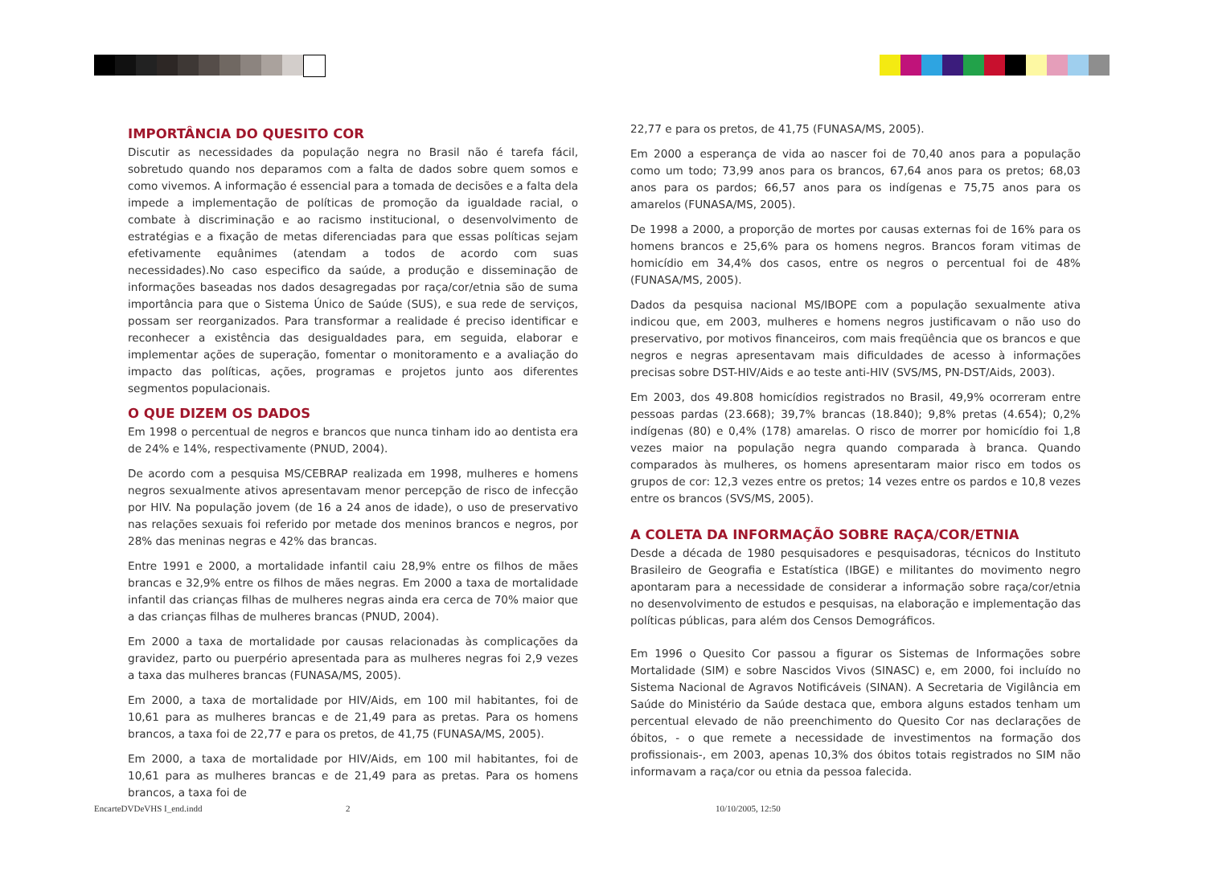IMPORTÂNCIA DO QUESITO COR
Discutir as necessidades da população negra no Brasil não é tarefa fácil, sobretudo quando nos deparamos com a falta de dados sobre quem somos e como vivemos. A informação é essencial para a tomada de decisões e a falta dela impede a implementação de políticas de promoção da igualdade racial, o combate à discriminação e ao racismo institucional, o desenvolvimento de estratégias e a fixação de metas diferenciadas para que essas políticas sejam efetivamente equânimes (atendam a todos de acordo com suas necessidades).No caso especifico da saúde, a produção e disseminação de informações baseadas nos dados desagregadas por raça/cor/etnia são de suma importância para que o Sistema Único de Saúde (SUS), e sua rede de serviços, possam ser reorganizados. Para transformar a realidade é preciso identificar e reconhecer a existência das desigualdades para, em seguida, elaborar e implementar ações de superação, fomentar o monitoramento e a avaliação do impacto das políticas, ações, programas e projetos junto aos diferentes segmentos populacionais.
O QUE DIZEM OS DADOS
Em 1998 o percentual de negros e brancos que nunca tinham ido ao dentista era de 24% e 14%, respectivamente (PNUD, 2004).
De acordo com a pesquisa MS/CEBRAP realizada em 1998, mulheres e homens negros sexualmente ativos apresentavam menor percepção de risco de infecção por HIV. Na população jovem (de 16 a 24 anos de idade), o uso de preservativo nas relações sexuais foi referido por metade dos meninos brancos e negros, por 28% das meninas negras e 42% das brancas.
Entre 1991 e 2000, a mortalidade infantil caiu 28,9% entre os filhos de mães brancas e 32,9% entre os filhos de mães negras. Em 2000 a taxa de mortalidade infantil das crianças filhas de mulheres negras ainda era cerca de 70% maior que a das crianças filhas de mulheres brancas (PNUD, 2004).
Em 2000 a taxa de mortalidade por causas relacionadas às complicações da gravidez, parto ou puerpério apresentada para as mulheres negras foi 2,9 vezes a taxa das mulheres brancas (FUNASA/MS, 2005).
Em 2000, a taxa de mortalidade por HIV/Aids, em 100 mil habitantes, foi de 10,61 para as mulheres brancas e de 21,49 para as pretas. Para os homens brancos, a taxa foi de 22,77 e para os pretos, de 41,75 (FUNASA/MS, 2005).
Em 2000, a taxa de mortalidade por HIV/Aids, em 100 mil habitantes, foi de 10,61 para as mulheres brancas e de 21,49 para as pretas. Para os homens brancos, a taxa foi de
22,77 e para os pretos, de 41,75 (FUNASA/MS, 2005).
Em 2000 a esperança de vida ao nascer foi de 70,40 anos para a população como um todo; 73,99 anos para os brancos, 67,64 anos para os pretos; 68,03 anos para os pardos; 66,57 anos para os indígenas e 75,75 anos para os amarelos (FUNASA/MS, 2005).
De 1998 a 2000, a proporção de mortes por causas externas foi de 16% para os homens brancos e 25,6% para os homens negros. Brancos foram vitimas de homicídio em 34,4% dos casos, entre os negros o percentual foi de 48% (FUNASA/MS, 2005).
Dados da pesquisa nacional MS/IBOPE com a população sexualmente ativa indicou que, em 2003, mulheres e homens negros justificavam o não uso do preservativo, por motivos financeiros, com mais freqüência que os brancos e que negros e negras apresentavam mais dificuldades de acesso à informações precisas sobre DST-HIV/Aids e ao teste anti-HIV (SVS/MS, PN-DST/Aids, 2003).
Em 2003, dos 49.808 homicídios registrados no Brasil, 49,9% ocorreram entre pessoas pardas (23.668); 39,7% brancas (18.840); 9,8% pretas (4.654); 0,2% indígenas (80) e 0,4% (178) amarelas. O risco de morrer por homicídio foi 1,8 vezes maior na população negra quando comparada à branca. Quando comparados às mulheres, os homens apresentaram maior risco em todos os grupos de cor: 12,3 vezes entre os pretos; 14 vezes entre os pardos e 10,8 vezes entre os brancos (SVS/MS, 2005).
A COLETA DA INFORMAÇÃO SOBRE RAÇA/COR/ETNIA
Desde a década de 1980 pesquisadores e pesquisadoras, técnicos do Instituto Brasileiro de Geografia e Estatística (IBGE) e militantes do movimento negro apontaram para a necessidade de considerar a informação sobre raça/cor/etnia no desenvolvimento de estudos e pesquisas, na elaboração e implementação das políticas públicas, para além dos Censos Demográficos.
Em 1996 o Quesito Cor passou a figurar os Sistemas de Informações sobre Mortalidade (SIM) e sobre Nascidos Vivos (SINASC) e, em 2000, foi incluído no Sistema Nacional de Agravos Notificáveis (SINAN). A Secretaria de Vigilância em Saúde do Ministério da Saúde destaca que, embora alguns estados tenham um percentual elevado de não preenchimento do Quesito Cor nas declarações de óbitos, - o que remete a necessidade de investimentos na formação dos profissionais-, em 2003, apenas 10,3% dos óbitos totais registrados no SIM não informavam a raça/cor ou etnia da pessoa falecida.
EncarteDVDeVHS I_end.indd 2 10/10/2005, 12:50